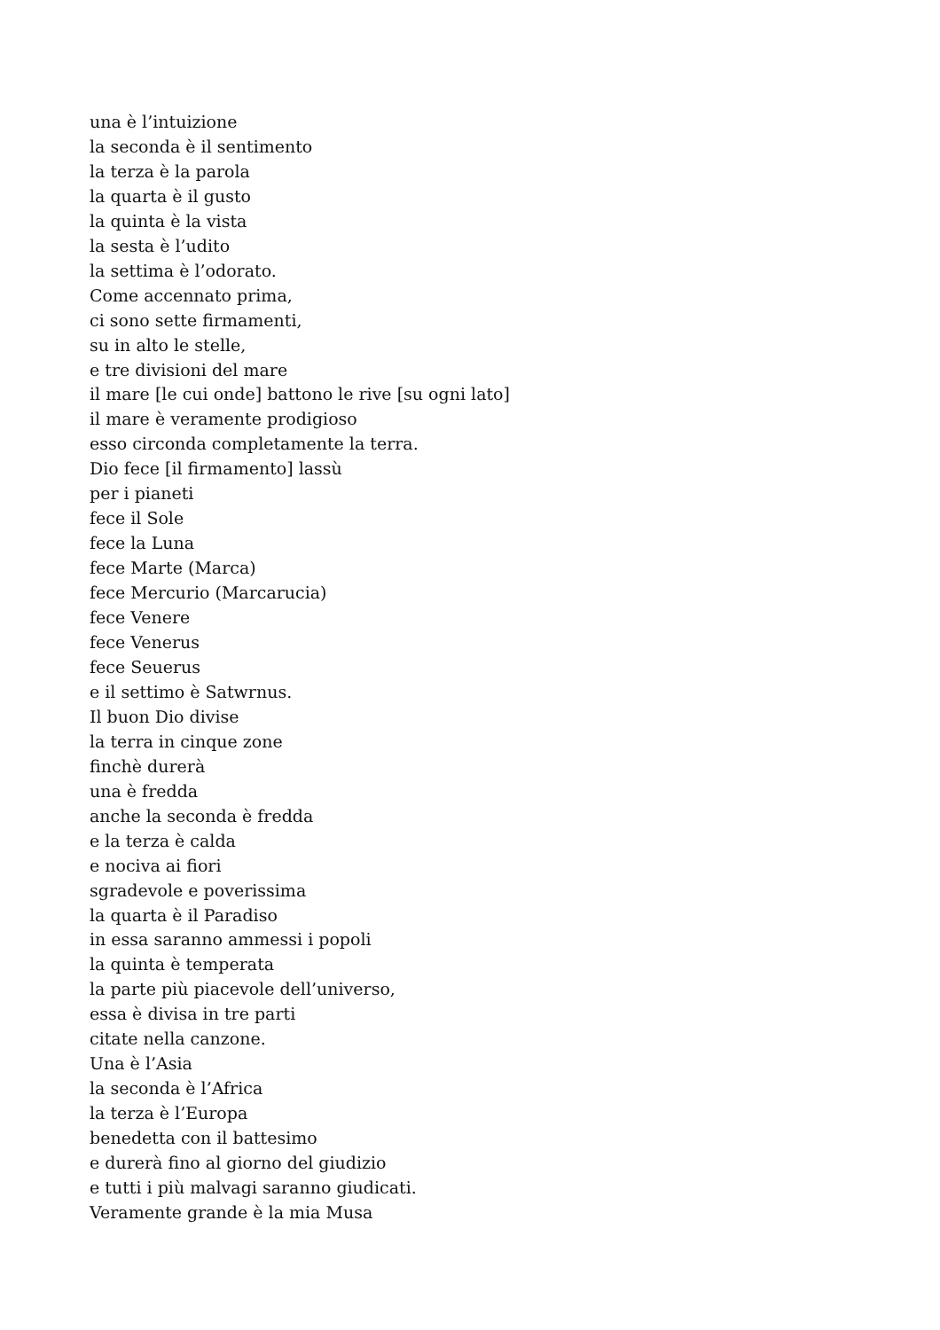una è l’intuizione
la seconda è il sentimento
la terza è la parola
la quarta è il gusto
la quinta è la vista
la sesta è l’udito
la settima è l’odorato.
Come accennato prima,
ci sono sette firmamenti,
su in alto le stelle,
e tre divisioni del mare
il mare [le cui onde] battono le rive [su ogni lato]
il mare è veramente prodigioso
esso circonda completamente la terra.
Dio fece [il firmamento] lassù
per i pianeti
fece il Sole
fece la Luna
fece Marte (Marca)
fece Mercurio (Marcarucia)
fece Venere
fece Venerus
fece Seuerus
e il settimo è Satwrnus.
Il buon Dio divise
la terra in cinque zone
finchè durerà
una è fredda
anche la seconda è fredda
e la terza è calda
e nociva ai fiori
sgradevole e poverissima
la quarta è il Paradiso
in essa saranno ammessi i popoli
la quinta è temperata
la parte più piacevole dell’universo,
essa è divisa in tre parti
citate nella canzone.
Una è l’Asia
la seconda è l’Africa
la terza è l’Europa
benedetta con il battesimo
e durerà fino al giorno del giudizio
e tutti i più malvagi saranno giudicati.
Veramente grande è la mia Musa